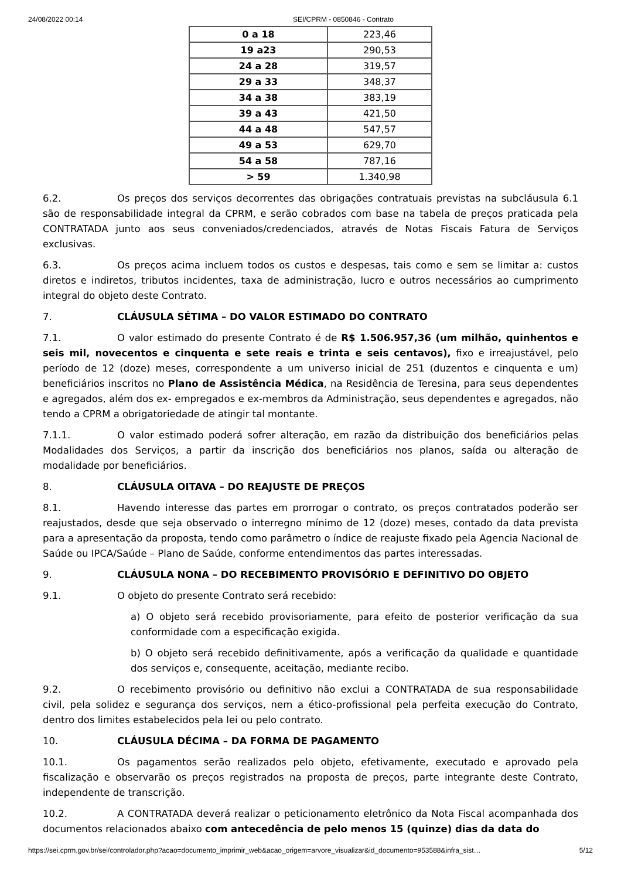24/08/2022 00:14 SEI/CPRM - 0850846 - Contrato
| 0 a 18 | 223,46 |
| 19 a23 | 290,53 |
| 24 a 28 | 319,57 |
| 29 a 33 | 348,37 |
| 34 a 38 | 383,19 |
| 39 a 43 | 421,50 |
| 44 a 48 | 547,57 |
| 49 a 53 | 629,70 |
| 54 a 58 | 787,16 |
| > 59 | 1.340,98 |
6.2. Os preços dos serviços decorrentes das obrigações contratuais previstas na subcláusula 6.1 são de responsabilidade integral da CPRM, e serão cobrados com base na tabela de preços praticada pela CONTRATADA junto aos seus conveniados/credenciados, através de Notas Fiscais Fatura de Serviços exclusivas.
6.3. Os preços acima incluem todos os custos e despesas, tais como e sem se limitar a: custos diretos e indiretos, tributos incidentes, taxa de administração, lucro e outros necessários ao cumprimento integral do objeto deste Contrato.
7. CLÁUSULA SÉTIMA – DO VALOR ESTIMADO DO CONTRATO
7.1. O valor estimado do presente Contrato é de R$ 1.506.957,36 (um milhão, quinhentos e seis mil, novecentos e cinquenta e sete reais e trinta e seis centavos), fixo e irreajustável, pelo período de 12 (doze) meses, correspondente a um universo inicial de 251 (duzentos e cinquenta e um) beneficiários inscritos no Plano de Assistência Médica, na Residência de Teresina, para seus dependentes e agregados, além dos ex- empregados e ex-membros da Administração, seus dependentes e agregados, não tendo a CPRM a obrigatoriedade de atingir tal montante.
7.1.1. O valor estimado poderá sofrer alteração, em razão da distribuição dos beneficiários pelas Modalidades dos Serviços, a partir da inscrição dos beneficiários nos planos, saída ou alteração de modalidade por beneficiários.
8. CLÁUSULA OITAVA – DO REAJUSTE DE PREÇOS
8.1. Havendo interesse das partes em prorrogar o contrato, os preços contratados poderão ser reajustados, desde que seja observado o interregno mínimo de 12 (doze) meses, contado da data prevista para a apresentação da proposta, tendo como parâmetro o índice de reajuste fixado pela Agencia Nacional de Saúde ou IPCA/Saúde – Plano de Saúde, conforme entendimentos das partes interessadas.
9. CLÁUSULA NONA – DO RECEBIMENTO PROVISÓRIO E DEFINITIVO DO OBJETO
9.1. O objeto do presente Contrato será recebido:
a) O objeto será recebido provisoriamente, para efeito de posterior verificação da sua conformidade com a especificação exigida.
b) O objeto será recebido definitivamente, após a verificação da qualidade e quantidade dos serviços e, consequente, aceitação, mediante recibo.
9.2. O recebimento provisório ou definitivo não exclui a CONTRATADA de sua responsabilidade civil, pela solidez e segurança dos serviços, nem a ético-profissional pela perfeita execução do Contrato, dentro dos limites estabelecidos pela lei ou pelo contrato.
10. CLÁUSULA DÉCIMA – DA FORMA DE PAGAMENTO
10.1. Os pagamentos serão realizados pelo objeto, efetivamente, executado e aprovado pela fiscalização e observarão os preços registrados na proposta de preços, parte integrante deste Contrato, independente de transcrição.
10.2. A CONTRATADA deverá realizar o peticionamento eletrônico da Nota Fiscal acompanhada dos documentos relacionados abaixo com antecedência de pelo menos 15 (quinze) dias da data do
https://sei.cprm.gov.br/sei/controlador.php?acao=documento_imprimir_web&acao_origem=arvore_visualizar&id_documento=953588&infra_sist… 5/12